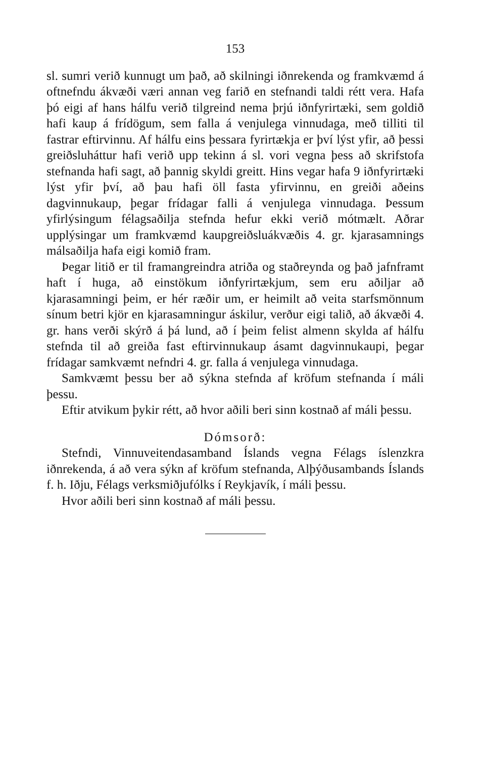153
sl. sumri verið kunnugt um það, að skilningi iðnrekenda og framkvæmd á oftnefndu ákvæði væri annan veg farið en stefnandi taldi rétt vera. Hafa þó eigi af hans hálfu verið tilgreind nema þrjú iðnfyrirtæki, sem goldið hafi kaup á frídögum, sem falla á venjulega vinnudaga, með tilliti til fastrar eftirvinnu. Af hálfu eins þessara fyrirtækja er því lýst yfir, að þessi greiðsluháttur hafi verið upp tekinn á sl. vori vegna þess að skrifstofa stefnanda hafi sagt, að þannig skyldi greitt. Hins vegar hafa 9 iðnfyrirtæki lýst yfir því, að þau hafi öll fasta yfirvinnu, en greiði aðeins dagvinnukaup, þegar frídagar falli á venjulega vinnudaga. Þessum yfirlýsingum félagsaðilja stefnda hefur ekki verið mótmælt. Aðrar upplýsingar um framkvæmd kaupgreiðsluákvæðis 4. gr. kjarasamnings málsaðilja hafa eigi komið fram.
Þegar litið er til framangreindra atriða og staðreynda og það jafnframt haft í huga, að einstökum iðnfyrirtækjum, sem eru aðiljar að kjarasamningi þeim, er hér ræðir um, er heimilt að veita starfsmönnum sínum betri kjör en kjarasamningur áskilur, verður eigi talið, að ákvæði 4. gr. hans verði skýrð á þá lund, að í þeim felist almenn skylda af hálfu stefnda til að greiða fast eftirvinnukaup ásamt dagvinnukaupi, þegar frídagar samkvæmt nefndri 4. gr. falla á venjulega vinnudaga.
Samkvæmt þessu ber að sýkna stefnda af kröfum stefnanda í máli þessu.
Eftir atvikum þykir rétt, að hvor aðili beri sinn kostnað af máli þessu.
Dómsorð:
Stefndi, Vinnuveitendasamband Íslands vegna Félags íslenzkra iðnrekenda, á að vera sýkn af kröfum stefnanda, Alþýðusambands Íslands f. h. Iðju, Félags verksmiðjufólks í Reykjavík, í máli þessu.
Hvor aðili beri sinn kostnað af máli þessu.